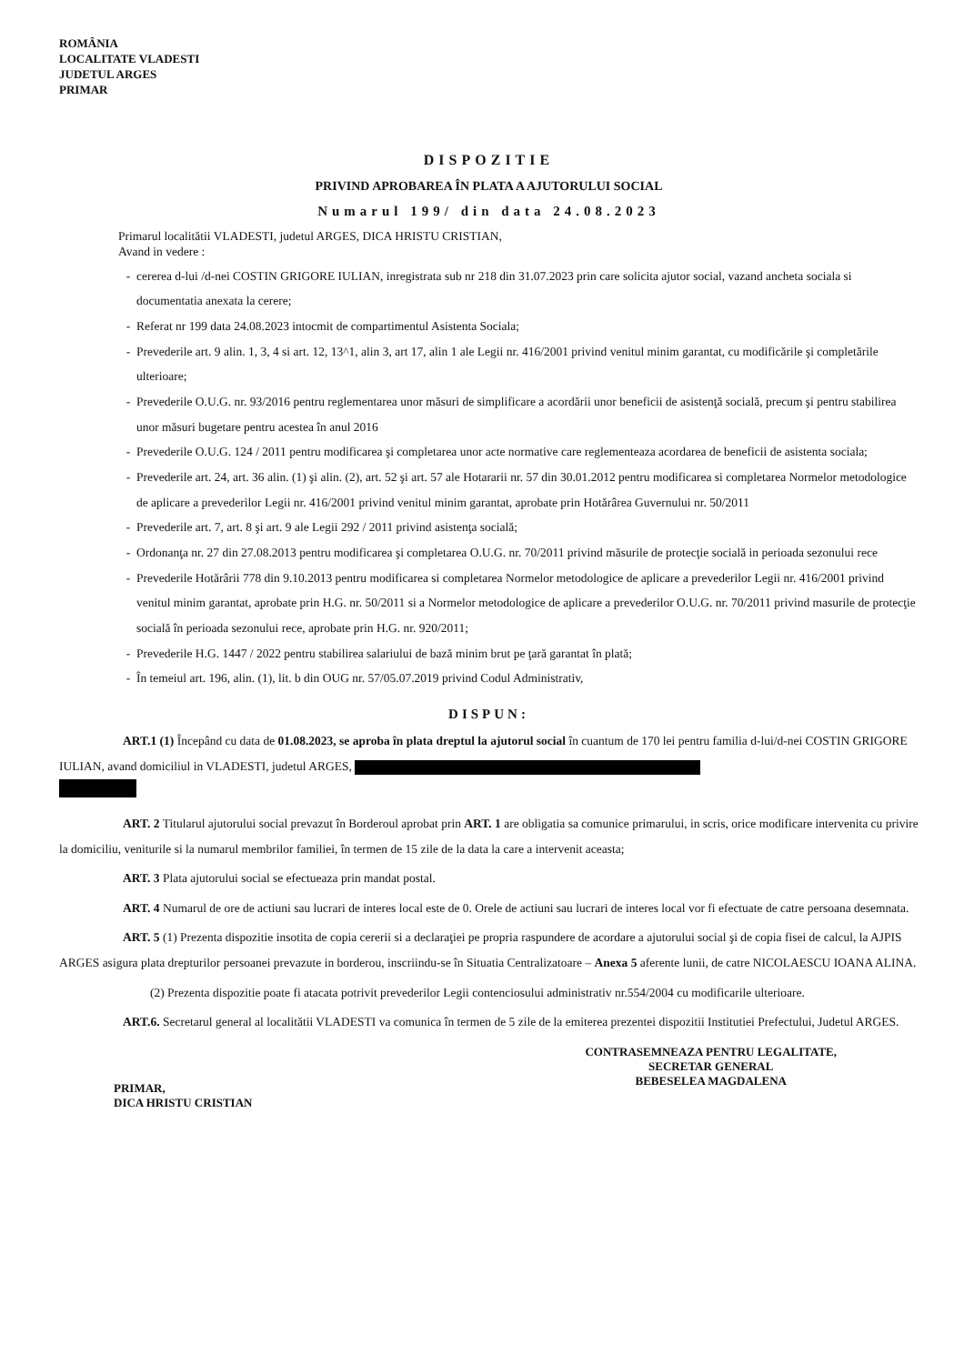ROMÂNIA
LOCALITATE VLADESTI
JUDETUL ARGES
PRIMAR
DISPOZITIE
PRIVIND APROBAREA ÎN PLATA A AJUTORULUI SOCIAL
Numarul 199/ din data 24.08.2023
Primarul localitătii VLADESTI, judetul ARGES, DICA HRISTU CRISTIAN,
Avand in vedere :
cererea d-lui /d-nei COSTIN GRIGORE IULIAN, inregistrata sub nr 218 din 31.07.2023 prin care solicita ajutor social, vazand ancheta sociala si documentatia anexata la cerere;
Referat nr 199 data 24.08.2023 intocmit de compartimentul Asistenta Sociala;
Prevederile art. 9 alin. 1, 3, 4 si art. 12, 13^1, alin 3, art 17, alin 1 ale Legii nr. 416/2001 privind venitul minim garantat, cu modificările şi completările ulterioare;
Prevederile O.U.G. nr. 93/2016 pentru reglementarea unor măsuri de simplificare a acordării unor beneficii de asistenţă socială, precum şi pentru stabilirea unor măsuri bugetare pentru acestea în anul 2016
Prevederile O.U.G. 124 / 2011 pentru modificarea şi completarea unor acte normative care reglementeaza acordarea de beneficii de asistenta sociala;
Prevederile art. 24, art. 36 alin. (1) şi alin. (2), art. 52 şi art. 57 ale Hotararii nr. 57 din 30.01.2012 pentru modificarea si completarea Normelor metodologice de aplicare a prevederilor Legii nr. 416/2001 privind venitul minim garantat, aprobate prin Hotărârea Guvernului nr. 50/2011
Prevederile art. 7, art. 8 şi art. 9 ale Legii 292 / 2011 privind asistenţa socială;
Ordonanţa nr. 27 din 27.08.2013 pentru modificarea şi completarea O.U.G. nr. 70/2011 privind măsurile de protecţie socială in perioada sezonului rece
Prevederile Hotărârii 778 din 9.10.2013 pentru modificarea si completarea Normelor metodologice de aplicare a prevederilor Legii nr. 416/2001 privind venitul minim garantat, aprobate prin H.G. nr. 50/2011 si a Normelor metodologice de aplicare a prevederilor O.U.G. nr. 70/2011 privind masurile de protecţie socială în perioada sezonului rece, aprobate prin H.G. nr. 920/2011;
Prevederile H.G. 1447 / 2022 pentru stabilirea salariului de bază minim brut pe ţară garantat în plată;
În temeiul art. 196, alin. (1), lit. b din OUG nr. 57/05.07.2019 privind Codul Administrativ,
DISPUN:
ART.1 (1) Începând cu data de 01.08.2023, se aproba în plata dreptul la ajutorul social în cuantum de 170 lei pentru familia d-lui/d-nei COSTIN GRIGORE IULIAN, avand domiciliul in VLADESTI, judetul ARGES,
ART. 2 Titularul ajutorului social prevazut în Borderoul aprobat prin ART. 1 are obligatia sa comunice primarului, in scris, orice modificare intervenita cu privire la domiciliu, veniturile si la numarul membrilor familiei, în termen de 15 zile de la data la care a intervenit aceasta;
ART. 3 Plata ajutorului social se efectueaza prin mandat postal.
ART. 4 Numarul de ore de actiuni sau lucrari de interes local este de 0. Orele de actiuni sau lucrari de interes local vor fi efectuate de catre persoana desemnata.
ART. 5 (1) Prezenta dispozitie insotita de copia cererii si a declaraţiei pe propria raspundere de acordare a ajutorului social şi de copia fisei de calcul, la AJPIS ARGES asigura plata drepturilor persoanei prevazute in borderou, inscriindu-se în Situatia Centralizatoare – Anexa 5 aferente lunii, de catre NICOLAESCU IOANA ALINA.
(2) Prezenta dispozitie poate fi atacata potrivit prevederilor Legii contenciosului administrativ nr.554/2004 cu modificarile ulterioare.
ART.6. Secretarul general al localitătii VLADESTI va comunica în termen de 5 zile de la emiterea prezentei dispozitii Institutiei Prefectului, Judetul ARGES.
PRIMAR,
DICA HRISTU CRISTIAN
CONTRASEMNEAZA PENTRU LEGALITATE,
SECRETAR GENERAL
BEBESELEA MAGDALENA